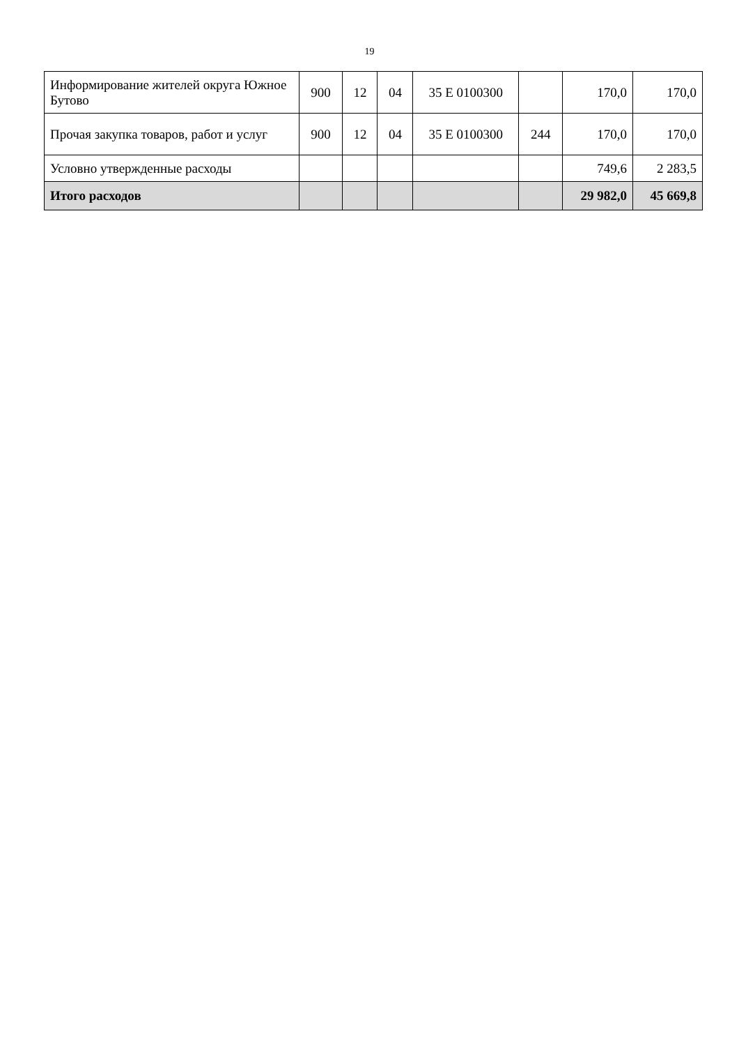19
| Информирование жителей округа Южное Бутово | 900 | 12 | 04 | 35 Е 0100300 | | 170,0 | 170,0 |
| Прочая закупка товаров, работ и услуг | 900 | 12 | 04 | 35 Е 0100300 | 244 | 170,0 | 170,0 |
| Условно утвержденные расходы | | | | | | 749,6 | 2 283,5 |
| Итого расходов | | | | | | 29 982,0 | 45 669,8 |